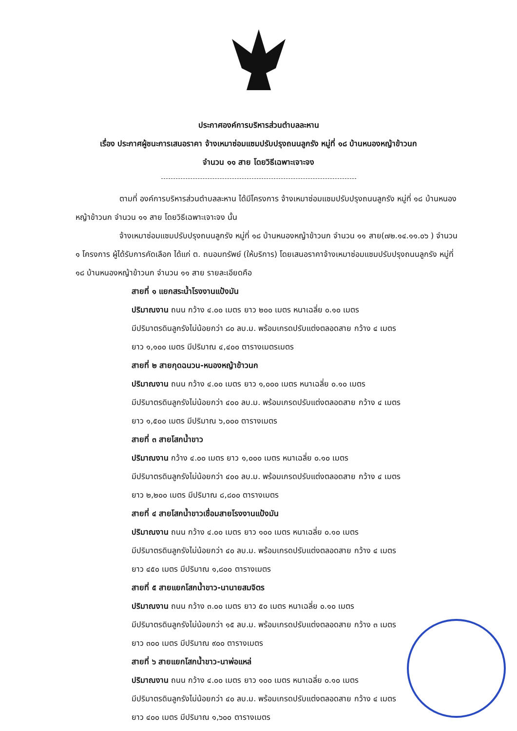ประกาศองค์การบริหารส่วนตำบลละหาน
เรื่อง ประกาศผู้ชนะการเสนอราคา จ้างเหมาซ่อมแซมปรับปรุงถนนลูกรัง หมู่ที่ ๑๘ บ้านหนองหญ้าข้าวนก
จำนวน ๑๑ สาย โดยวิธีเฉพาะเจาะจง
ตามที่ องค์การบริหารส่วนตำบลละหาน ได้มีโครงการ จ้างเหมาซ่อมแซมปรับปรุงถนนลูกรัง หมู่ที่ ๑๘ บ้านหนองหญ้าข้าวนก จำนวน ๑๑ สาย โดยวิธีเฉพาะเจาะจง นั้น
จ้างเหมาซ่อมแซมปรับปรุงถนนลูกรัง หมู่ที่ ๑๘ บ้านหนองหญ้าข้าวนก จำนวน ๑๑ สาย(๗๒.๑๔.๑๑.๐๖ ) จำนวน ๑ โครงการ ผู้ได้รับการคัดเลือก ได้แก่ ต. ถนอมทรัพย์ (ให้บริการ) โดยเสนอราคาจ้างเหมาซ่อมแซมปรับปรุงถนนลูกรัง หมู่ที่ ๑๘ บ้านหนองหญ้าข้าวนก จำนวน ๑๑ สาย รายละเอียดคือ
สายที่ ๑ แยกสระน้ำโรงงานแป้งมัน
ปริมาณงาน ถนน กว้าง ๔.๐๐ เมตร ยาว ๒๐๐ เมตร หนาเฉลี่ย ๐.๑๐ เมตร
มีปริมาตรดินลูกรังไม่น้อยกว่า ๘๐ ลบ.ม. พร้อมเกรดปรับแต่งตลอดสาย กว้าง ๔ เมตร
ยาว ๑,๑๐๐ เมตร มีปริมาณ ๔,๔๐๐ ตารางเมตรเมตร
สายที่ ๒ สายกุดฉนวน-หนองหญ้าข้าวนก
ปริมาณงาน ถนน กว้าง ๔.๐๐ เมตร ยาว ๑,๐๐๐ เมตร หนาเฉลี่ย ๐.๑๐ เมตร
มีปริมาตรดินลูกรังไม่น้อยกว่า ๔๐๐ ลบ.ม. พร้อมเกรดปรับแต่งตลอดสาย กว้าง ๔ เมตร
ยาว ๑,๕๐๐ เมตร มีปริมาณ ๖,๐๐๐ ตารางเมตร
สายที่ ๓ สายโสกน้ำขาว
ปริมาณงาน กว้าง ๔.๐๐ เมตร ยาว ๑,๐๐๐ เมตร หนาเฉลี่ย ๐.๑๐ เมตร
มีปริมาตรดินลูกรังไม่น้อยกว่า ๔๐๐ ลบ.ม. พร้อมเกรดปรับแต่งตลอดสาย กว้าง ๔ เมตร
ยาว ๒,๒๐๐ เมตร มีปริมาณ ๘,๘๐๐ ตารางเมตร
สายที่ ๔ สายโสกน้ำขาวเชื่อมสายโรงงานแป้งมัน
ปริมาณงาน ถนน กว้าง ๔.๐๐ เมตร ยาว ๑๐๐ เมตร หนาเฉลี่ย ๐.๑๐ เมตร
มีปริมาตรดินลูกรังไม่น้อยกว่า ๔๐ ลบ.ม. พร้อมเกรดปรับแต่งตลอดสาย กว้าง ๔ เมตร
ยาว ๔๕๐ เมตร มีปริมาณ ๑,๘๐๐ ตารางเมตร
สายที่ ๕ สายแยกโสกน้ำขาว-นานายสมจิตร
ปริมาณงาน ถนน กว้าง ๓.๐๐ เมตร ยาว ๕๐ เมตร หนาเฉลี่ย ๐.๑๐ เมตร
มีปริมาตรดินลูกรังไม่น้อยกว่า ๑๕ ลบ.ม. พร้อมเกรดปรับแต่งตลอดสาย กว้าง ๓ เมตร
ยาว ๓๐๐ เมตร มีปริมาณ ๙๐๐ ตารางเมตร
สายที่ ๖ สายแยกโสกน้ำขาว-นาพ่อแหล่
ปริมาณงาน ถนน กว้าง ๔.๐๐ เมตร ยาว ๑๐๐ เมตร หนาเฉลี่ย ๐.๑๐ เมตร
มีปริมาตรดินลูกรังไม่น้อยกว่า ๔๐ ลบ.ม. พร้อมเกรดปรับแต่งตลอดสาย กว้าง ๔ เมตร
ยาว ๔๐๐ เมตร มีปริมาณ ๑,๖๐๐ ตารางเมตร